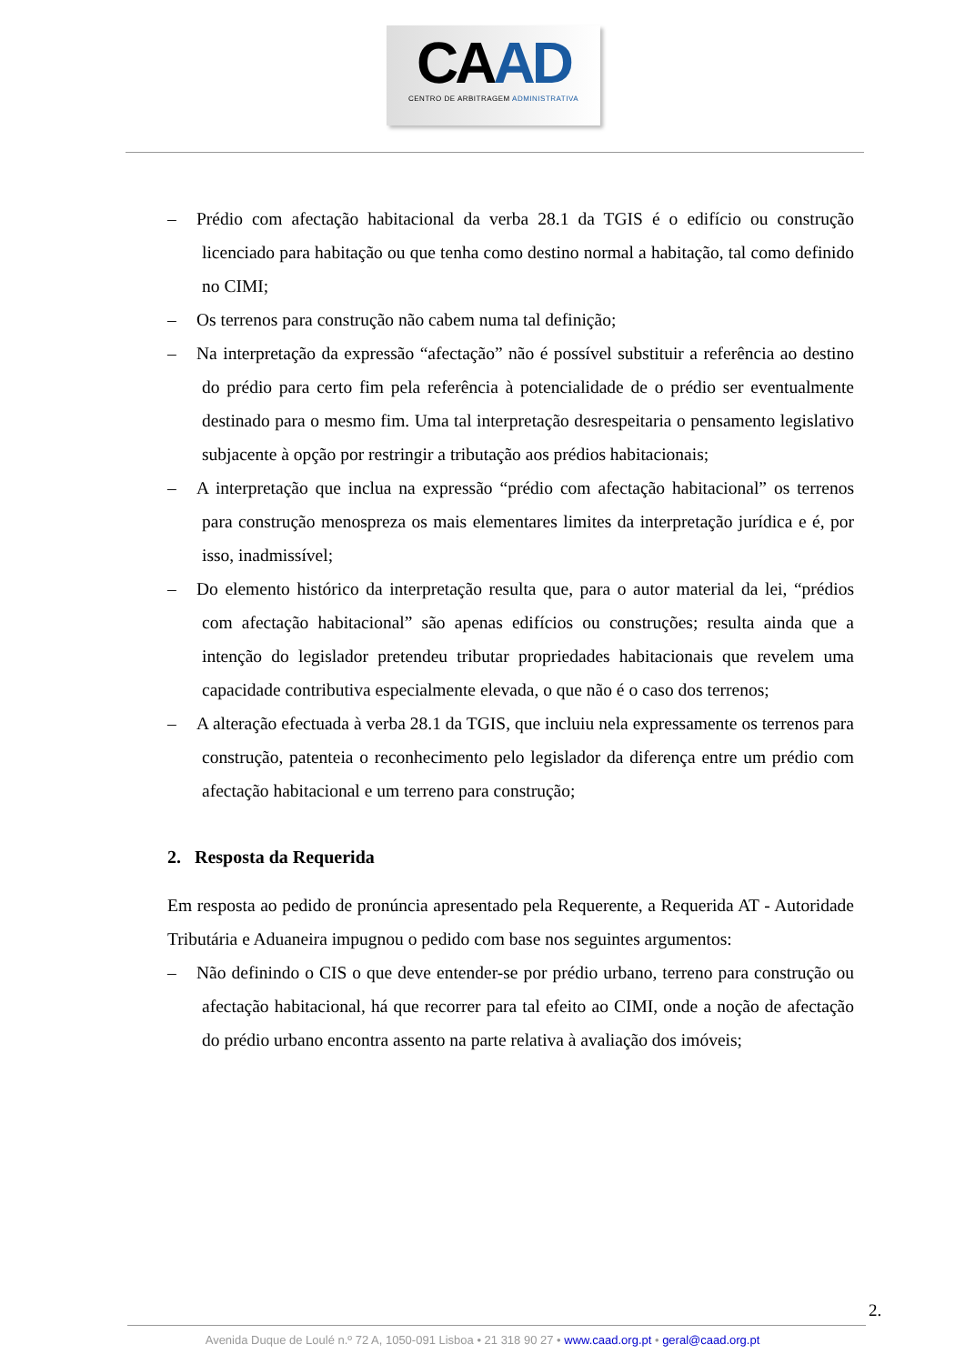CAAD
CENTRO DE ARBITRAGEM ADMINISTRATIVA
– Prédio com afectação habitacional da verba 28.1 da TGIS é o edifício ou construção licenciado para habitação ou que tenha como destino normal a habitação, tal como definido no CIMI;
– Os terrenos para construção não cabem numa tal definição;
– Na interpretação da expressão “afectação” não é possível substituir a referência ao destino do prédio para certo fim pela referência à potencialidade de o prédio ser eventualmente destinado para o mesmo fim. Uma tal interpretação desrespeitaria o pensamento legislativo subjacente à opção por restringir a tributação aos prédios habitacionais;
– A interpretação que inclua na expressão “prédio com afectação habitacional” os terrenos para construção menospreza os mais elementares limites da interpretação jurídica e é, por isso, inadmissível;
– Do elemento histórico da interpretação resulta que, para o autor material da lei, “prédios com afectação habitacional” são apenas edifícios ou construções; resulta ainda que a intenção do legislador pretendeu tributar propriedades habitacionais que revelem uma capacidade contributiva especialmente elevada, o que não é o caso dos terrenos;
– A alteração efectuada à verba 28.1 da TGIS, que incluiu nela expressamente os terrenos para construção, patenteia o reconhecimento pelo legislador da diferença entre um prédio com afectação habitacional e um terreno para construção;
2. Resposta da Requerida
Em resposta ao pedido de pronúncia apresentado pela Requerente, a Requerida AT - Autoridade Tributária e Aduaneira impugnou o pedido com base nos seguintes argumentos:
– Não definindo o CIS o que deve entender-se por prédio urbano, terreno para construção ou afectação habitacional, há que recorrer para tal efeito ao CIMI, onde a noção de afectação do prédio urbano encontra assento na parte relativa à avaliação dos imóveis;
2.
Avenida Duque de Loulé n.º 72 A, 1050-091 Lisboa • 21 318 90 27 • www.caad.org.pt • geral@caad.org.pt